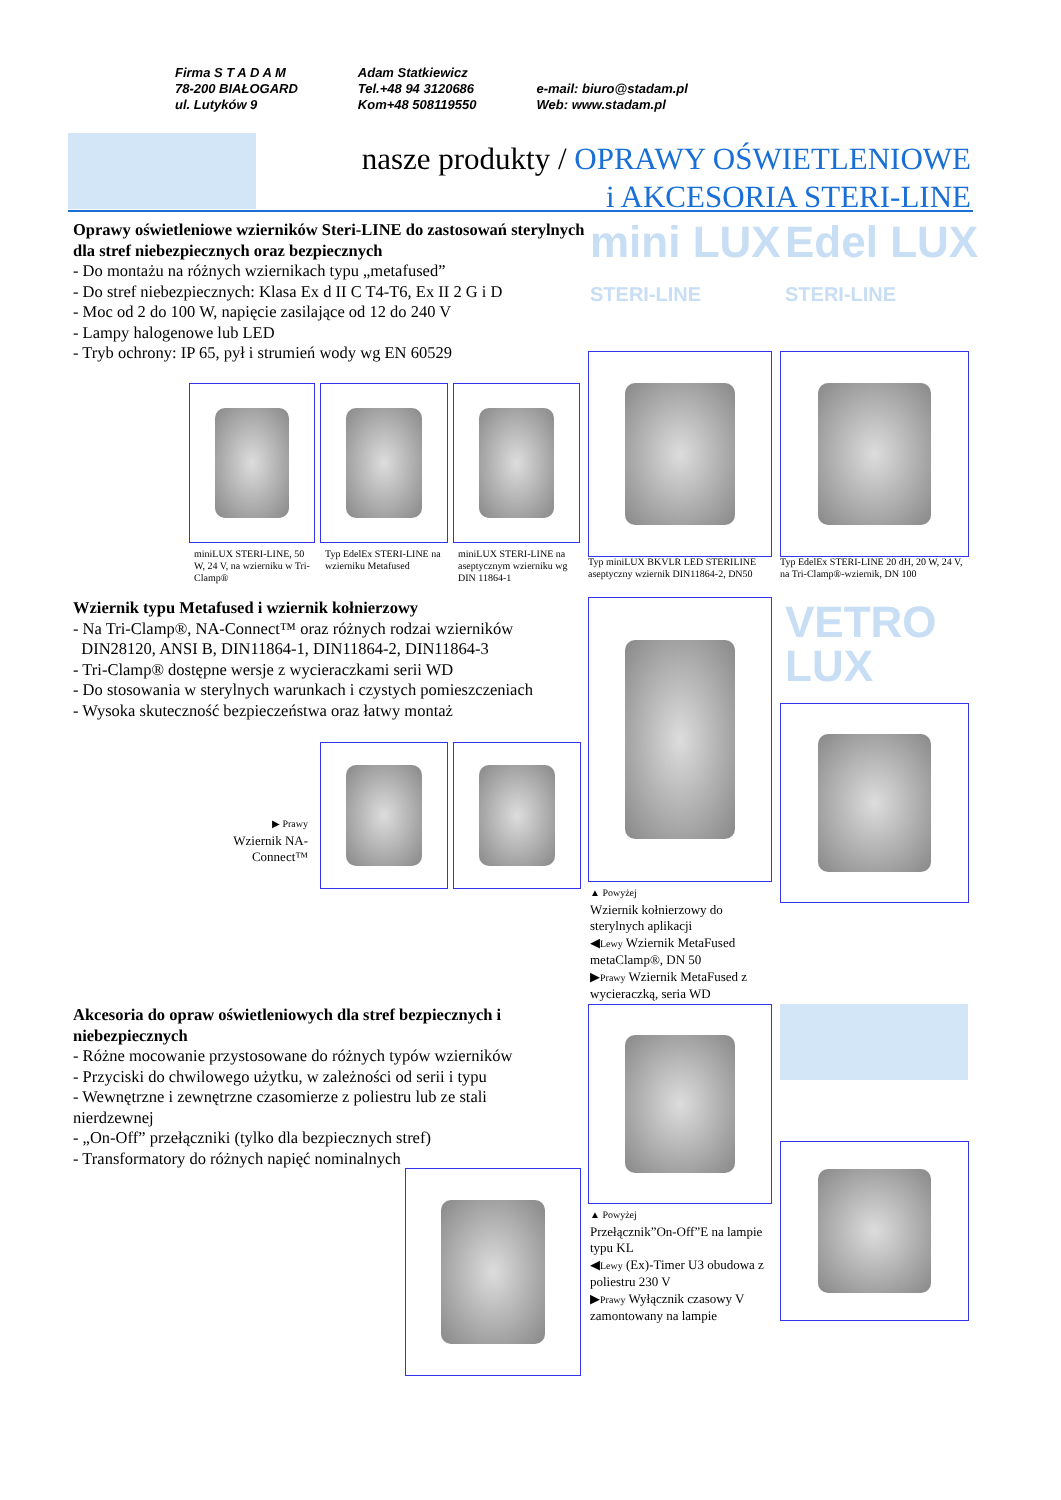Firma S T A D A M
78-200 BIAŁOGARD
ul. Lutyków 9
Adam Statkiewicz
Tel.+48 94 3120686
Kom+48 508119550
e-mail: biuro@stadam.pl
Web: www.stadam.pl
nasze produkty / OPRAWY OŚWIETLENIOWE
i AKCESORIA STERI-LINE
mini LUX
STERI-LINE
Edel LUX
STERI-LINE
Oprawy oświetleniowe wzierników Steri-LINE do zastosowań sterylnych dla stref niebezpiecznych oraz bezpiecznych
- Do montażu na różnych wziernikach typu „metafused”
- Do stref niebezpiecznych: Klasa Ex d II C T4-T6, Ex II 2 G i D
- Moc od 2 do 100 W, napięcie zasilające od 12 do 240 V
- Lampy halogenowe lub LED
- Tryb ochrony: IP 65, pył i strumień wody wg EN 60529
miniLUX STERI-LINE, 50 W, 24 V, na wzierniku w Tri-Clamp®
Typ EdelEx STERI-LINE na wzierniku Metafused
miniLUX STERI-LINE na aseptycznym wzierniku wg DIN 11864-1
Typ miniLUX BKVLR LED STERILINE aseptyczny wziernik DIN11864-2, DN50
Typ EdelEx STERI-LINE 20 dH, 20 W, 24 V, na Tri-Clamp®-wziernik, DN 100
Wziernik typu Metafused i wziernik kołnierzowy
- Na Tri-Clamp®, NA-Connect™ oraz różnych rodzai wzierników
DIN28120, ANSI B, DIN11864-1, DIN11864-2, DIN11864-3
- Tri-Clamp® dostępne wersje z wycieraczkami serii WD
- Do stosowania w sterylnych warunkach i czystych pomieszczeniach
- Wysoka skuteczność bezpieczeństwa oraz łatwy montaż
VETRO
LUX
▶ Prawy
Wziernik NA-Connect™
▲ Powyżej
Wziernik kołnierzowy do sterylnych aplikacji
◀Lewy Wziernik MetaFused metaClamp®, DN 50
▶Prawy Wziernik MetaFused z wycieraczką, seria WD
Akcesoria do opraw oświetleniowych dla stref bezpiecznych i niebezpiecznych
- Różne mocowanie przystosowane do różnych typów wzierników
- Przyciski do chwilowego użytku, w zależności od serii i typu
- Wewnętrzne i zewnętrzne czasomierze z poliestru lub ze stali nierdzewnej
- „On-Off” przełączniki (tylko dla bezpiecznych stref)
- Transformatory do różnych napięć nominalnych
▲ Powyżej
Przełącznik”On-Off”E na lampie typu KL
◀Lewy (Ex)-Timer U3 obudowa z poliestru 230 V
▶Prawy Wyłącznik czasowy V zamontowany na lampie